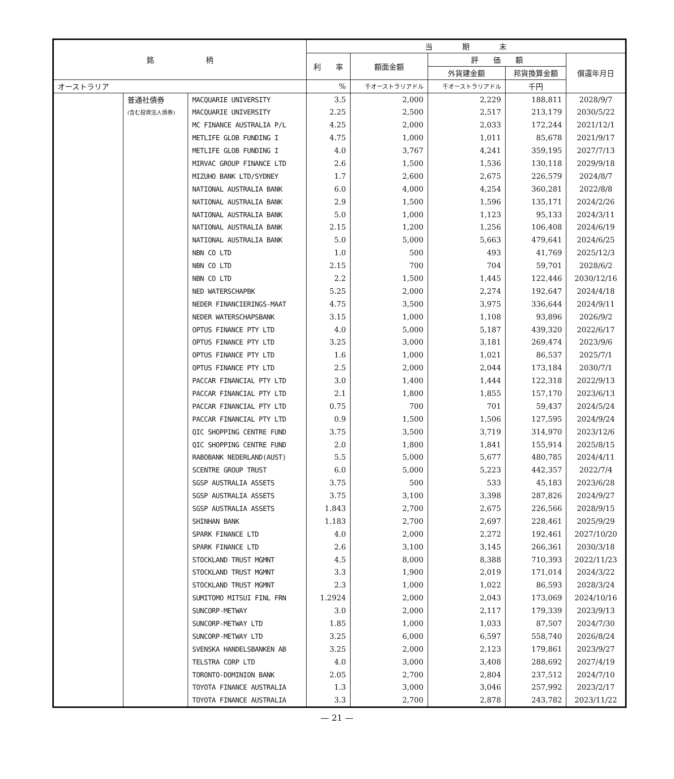| 銘 柄 | | | 当 期 末 | | | | |
| --- | --- | --- | --- | --- | --- | --- | --- |
| | | | 利 率 | 額面金額 | 評 価 額 | | 償還年月日 |
| | | | | | 外貨建金額 | 邦貨換算金額 | |
| オーストラリア | | | % | 千オーストラリアドル | 千オーストラリアドル | 千円 | |
| | 普通社債券 | MACQUARIE UNIVERSITY | 3.5 | 2,000 | 2,229 | 188,811 | 2028/9/7 |
| | (含む投資法人債券) | MACQUARIE UNIVERSITY | 2.25 | 2,500 | 2,517 | 213,179 | 2030/5/22 |
| | | MC FINANCE AUSTRALIA P/L | 4.25 | 2,000 | 2,033 | 172,244 | 2021/12/1 |
| | | METLIFE GLOB FUNDING I | 4.75 | 1,000 | 1,011 | 85,678 | 2021/9/17 |
| | | METLIFE GLOB FUNDING I | 4.0 | 3,767 | 4,241 | 359,195 | 2027/7/13 |
| | | MIRVAC GROUP FINANCE LTD | 2.6 | 1,500 | 1,536 | 130,118 | 2029/9/18 |
| | | MIZUHO BANK LTD/SYDNEY | 1.7 | 2,600 | 2,675 | 226,579 | 2024/8/7 |
| | | NATIONAL AUSTRALIA BANK | 6.0 | 4,000 | 4,254 | 360,281 | 2022/8/8 |
| | | NATIONAL AUSTRALIA BANK | 2.9 | 1,500 | 1,596 | 135,171 | 2024/2/26 |
| | | NATIONAL AUSTRALIA BANK | 5.0 | 1,000 | 1,123 | 95,133 | 2024/3/11 |
| | | NATIONAL AUSTRALIA BANK | 2.15 | 1,200 | 1,256 | 106,408 | 2024/6/19 |
| | | NATIONAL AUSTRALIA BANK | 5.0 | 5,000 | 5,663 | 479,641 | 2024/6/25 |
| | | NBN CO LTD | 1.0 | 500 | 493 | 41,769 | 2025/12/3 |
| | | NBN CO LTD | 2.15 | 700 | 704 | 59,701 | 2028/6/2 |
| | | NBN CO LTD | 2.2 | 1,500 | 1,445 | 122,446 | 2030/12/16 |
| | | NED WATERSCHAPBK | 5.25 | 2,000 | 2,274 | 192,647 | 2024/4/18 |
| | | NEDER FINANCIERINGS-MAAT | 4.75 | 3,500 | 3,975 | 336,644 | 2024/9/11 |
| | | NEDER WATERSCHAPSBANK | 3.15 | 1,000 | 1,108 | 93,896 | 2026/9/2 |
| | | OPTUS FINANCE PTY LTD | 4.0 | 5,000 | 5,187 | 439,320 | 2022/6/17 |
| | | OPTUS FINANCE PTY LTD | 3.25 | 3,000 | 3,181 | 269,474 | 2023/9/6 |
| | | OPTUS FINANCE PTY LTD | 1.6 | 1,000 | 1,021 | 86,537 | 2025/7/1 |
| | | OPTUS FINANCE PTY LTD | 2.5 | 2,000 | 2,044 | 173,184 | 2030/7/1 |
| | | PACCAR FINANCIAL PTY LTD | 3.0 | 1,400 | 1,444 | 122,318 | 2022/9/13 |
| | | PACCAR FINANCIAL PTY LTD | 2.1 | 1,800 | 1,855 | 157,170 | 2023/6/13 |
| | | PACCAR FINANCIAL PTY LTD | 0.75 | 700 | 701 | 59,437 | 2024/5/24 |
| | | PACCAR FINANCIAL PTY LTD | 0.9 | 1,500 | 1,506 | 127,595 | 2024/9/24 |
| | | QIC SHOPPING CENTRE FUND | 3.75 | 3,500 | 3,719 | 314,970 | 2023/12/6 |
| | | QIC SHOPPING CENTRE FUND | 2.0 | 1,800 | 1,841 | 155,914 | 2025/8/15 |
| | | RABOBANK NEDERLAND(AUST) | 5.5 | 5,000 | 5,677 | 480,785 | 2024/4/11 |
| | | SCENTRE GROUP TRUST | 6.0 | 5,000 | 5,223 | 442,357 | 2022/7/4 |
| | | SGSP AUSTRALIA ASSETS | 3.75 | 500 | 533 | 45,183 | 2023/6/28 |
| | | SGSP AUSTRALIA ASSETS | 3.75 | 3,100 | 3,398 | 287,826 | 2024/9/27 |
| | | SGSP AUSTRALIA ASSETS | 1.843 | 2,700 | 2,675 | 226,566 | 2028/9/15 |
| | | SHINHAN BANK | 1.183 | 2,700 | 2,697 | 228,461 | 2025/9/29 |
| | | SPARK FINANCE LTD | 4.0 | 2,000 | 2,272 | 192,461 | 2027/10/20 |
| | | SPARK FINANCE LTD | 2.6 | 3,100 | 3,145 | 266,361 | 2030/3/18 |
| | | STOCKLAND TRUST MGMNT | 4.5 | 8,000 | 8,388 | 710,393 | 2022/11/23 |
| | | STOCKLAND TRUST MGMNT | 3.3 | 1,900 | 2,019 | 171,014 | 2024/3/22 |
| | | STOCKLAND TRUST MGMNT | 2.3 | 1,000 | 1,022 | 86,593 | 2028/3/24 |
| | | SUMITOMO MITSUI FINL FRN | 1.2924 | 2,000 | 2,043 | 173,069 | 2024/10/16 |
| | | SUNCORP-METWAY | 3.0 | 2,000 | 2,117 | 179,339 | 2023/9/13 |
| | | SUNCORP-METWAY LTD | 1.85 | 1,000 | 1,033 | 87,507 | 2024/7/30 |
| | | SUNCORP-METWAY LTD | 3.25 | 6,000 | 6,597 | 558,740 | 2026/8/24 |
| | | SVENSKA HANDELSBANKEN AB | 3.25 | 2,000 | 2,123 | 179,861 | 2023/9/27 |
| | | TELSTRA CORP LTD | 4.0 | 3,000 | 3,408 | 288,692 | 2027/4/19 |
| | | TORONTO-DOMINION BANK | 2.05 | 2,700 | 2,804 | 237,512 | 2024/7/10 |
| | | TOYOTA FINANCE AUSTRALIA | 1.3 | 3,000 | 3,046 | 257,992 | 2023/2/17 |
| | | TOYOTA FINANCE AUSTRALIA | 3.3 | 2,700 | 2,878 | 243,782 | 2023/11/22 |
— 21 —